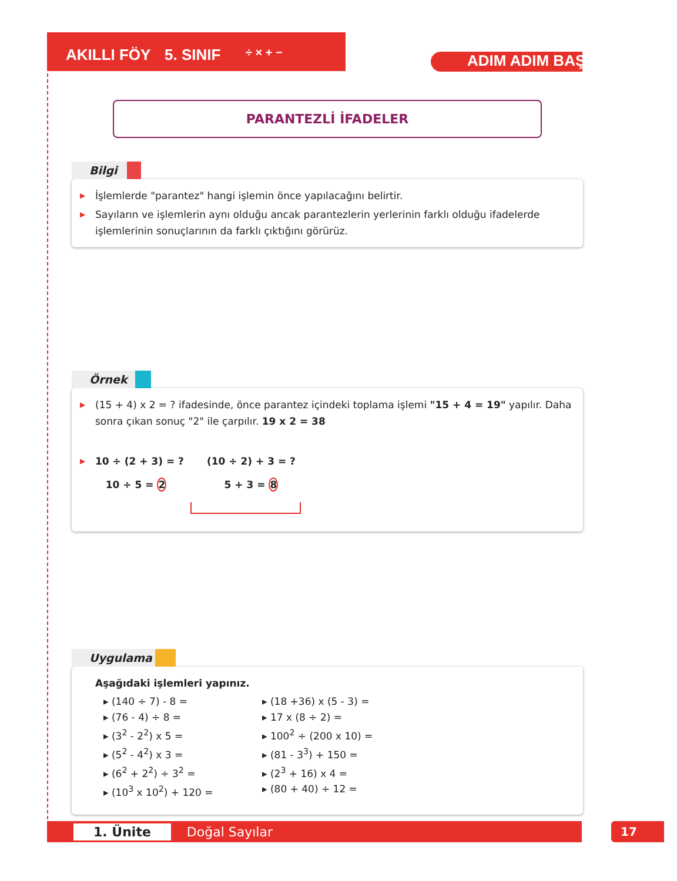AKILLI FÖY 5. SINIF ÷ × + − ADIM ADIM BAŞARI
PARANTEZLİ İFADELER
Bilgi
▶ İşlemlerde "parantez" hangi işlemin önce yapılacağını belirtir.
▶ Sayıların ve işlemlerin aynı olduğu ancak parantezlerin yerlerinin farklı olduğu ifadelerde işlemlerinin sonuçlarının da farklı çıktığını görürüz.
Örnek
▶ (15 + 4) x 2 = ? ifadesinde, önce parantez içindeki toplama işlemi "15 + 4 = 19" yapılır. Daha sonra çıkan sonuç "2" ile çarpılır. 19 x 2 = 38
▶
10 ÷ (2 + 3) = ?
10 ÷ 5 = 2
(10 ÷ 2) + 3 = ?
5 + 3 = 8
Uygulama
Aşağıdaki işlemleri yapınız.
▸ (140 ÷ 7) - 8 =
▸ (18 +36) x (5 - 3) =
▸ (76 - 4) ÷ 8 =
▸ 17 x (8 ÷ 2) =
▸ (3<sup>2</sup> - 2<sup>2</sup>) x 5 =
▸ 100<sup>2</sup> ÷ (200 x 10) =
▸ (5<sup>2</sup> - 4<sup>2</sup>) x 3 =
▸ (81 - 3<sup>3</sup>) + 150 =
▸ (6<sup>2</sup> + 2<sup>2</sup>) ÷ 3<sup>2</sup> =
▸ (2<sup>3</sup> + 16) x 4 =
▸ (10<sup>3</sup> x 10<sup>2</sup>) + 120 =
▸ (80 + 40) ÷ 12 =
1. Ünite Doğal Sayılar 17